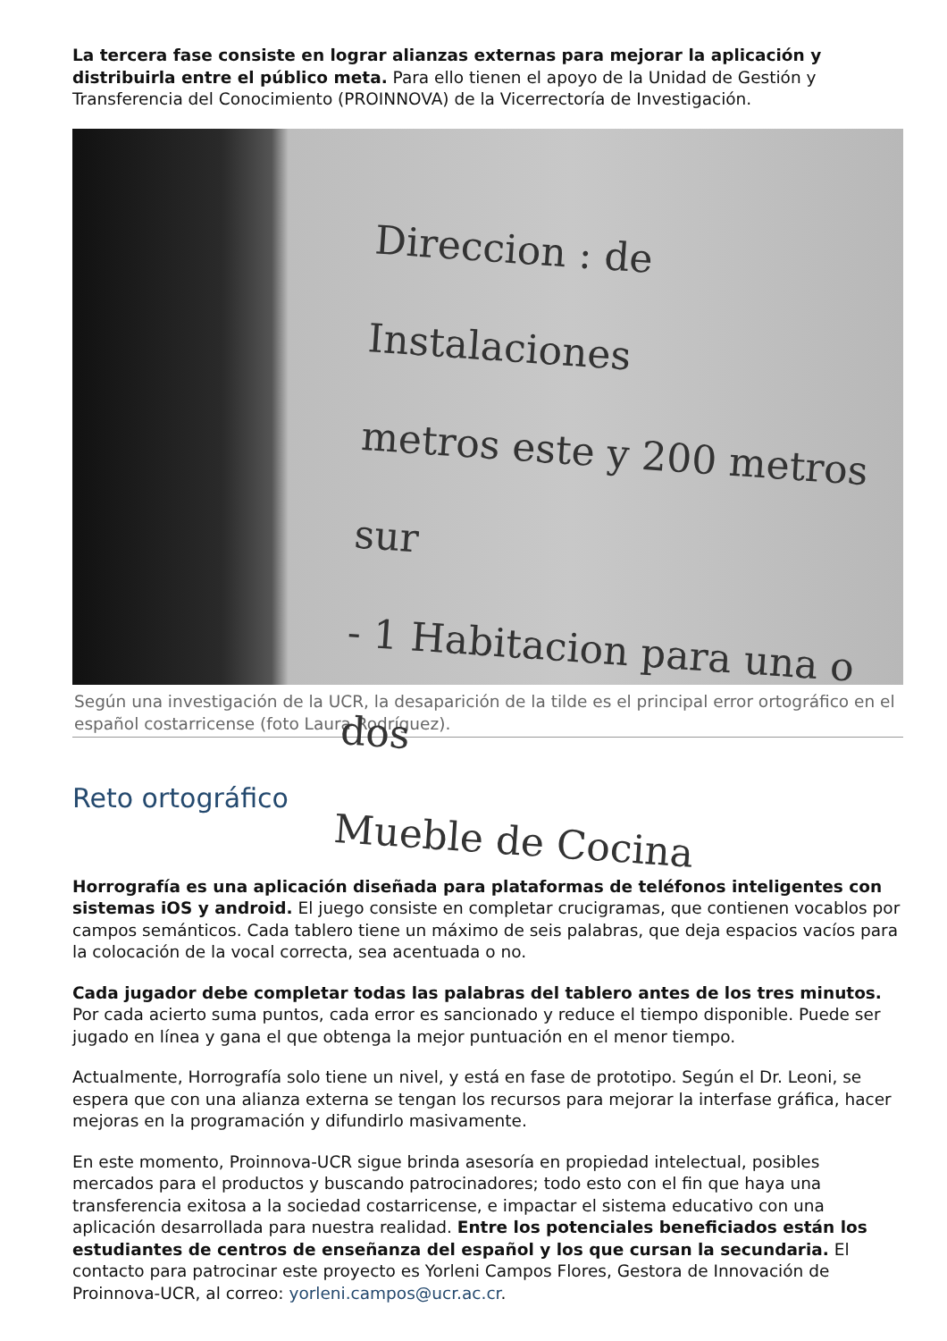La tercera fase consiste en lograr alianzas externas para mejorar la aplicación y distribuirla entre el público meta. Para ello tienen el apoyo de la Unidad de Gestión y Transferencia del Conocimiento (PROINNOVA) de la Vicerrectoría de Investigación.
Direccion : de Instalaciones
metros este y 200 metros sur
- 1 Habitacion para una o dos
Mueble de Cocina
Según una investigación de la UCR, la desaparición de la tilde es el principal error ortográfico en el español costarricense (foto Laura Rodríguez).
Reto ortográfico
Horrografía es una aplicación diseñada para plataformas de teléfonos inteligentes con sistemas iOS y android. El juego consiste en completar crucigramas, que contienen vocablos por campos semánticos. Cada tablero tiene un máximo de seis palabras, que deja espacios vacíos para la colocación de la vocal correcta, sea acentuada o no.
Cada jugador debe completar todas las palabras del tablero antes de los tres minutos. Por cada acierto suma puntos, cada error es sancionado y reduce el tiempo disponible. Puede ser jugado en línea y gana el que obtenga la mejor puntuación en el menor tiempo.
Actualmente, Horrografía solo tiene un nivel, y está en fase de prototipo. Según el Dr. Leoni, se espera que con una alianza externa se tengan los recursos para mejorar la interfase gráfica, hacer mejoras en la programación y difundirlo masivamente.
En este momento, Proinnova-UCR sigue brinda asesoría en propiedad intelectual, posibles mercados para el productos y buscando patrocinadores; todo esto con el fin que haya una transferencia exitosa a la sociedad costarricense, e impactar el sistema educativo con una aplicación desarrollada para nuestra realidad. Entre los potenciales beneficiados están los estudiantes de centros de enseñanza del español y los que cursan la secundaria. El contacto para patrocinar este proyecto es Yorleni Campos Flores, Gestora de Innovación de Proinnova-UCR, al correo: yorleni.campos@ucr.ac.cr.